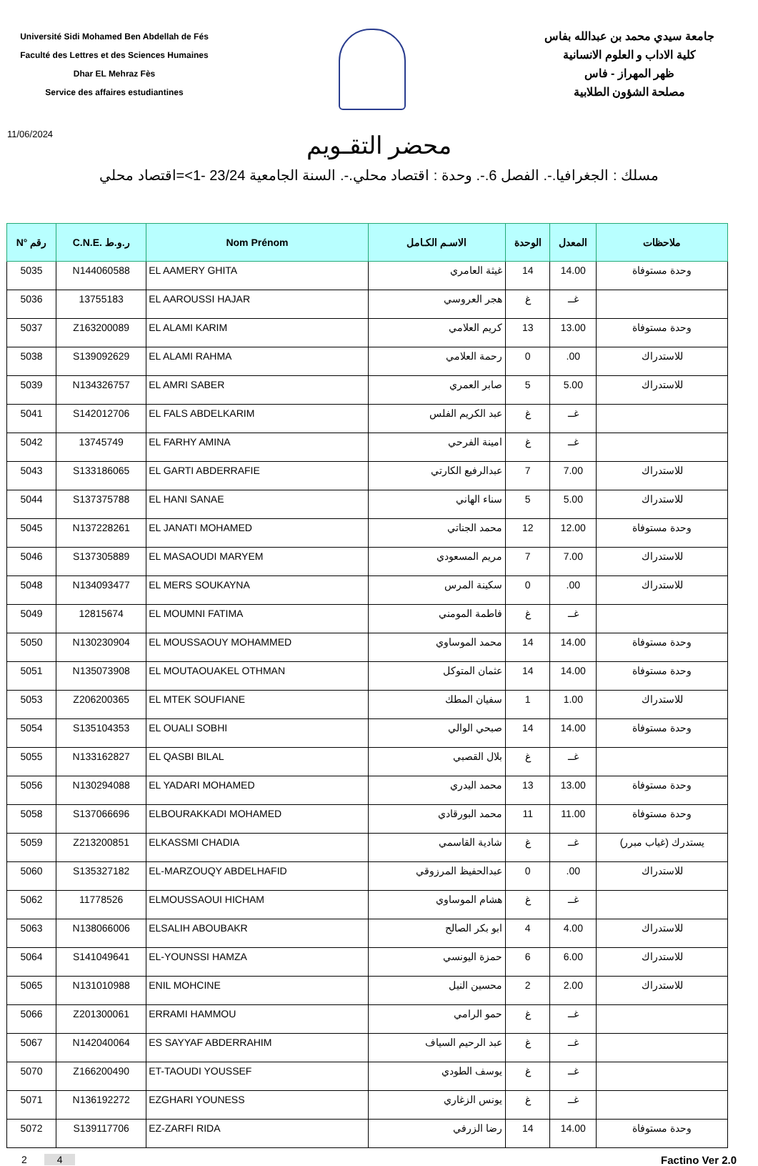Université Sidi Mohamed Ben Abdellah de Fés
Faculté des Lettres et des Sciences Humaines
Dhar EL Mehraz Fès
Service des affaires estudiantines
جامعة سيدي محمد بن عبدالله بفاس
كلية الاداب و العلوم الانسانية
ظهر المهراز - فاس
مصلحة الشؤون الطلابية
11/06/2024
محضر التقـويم
مسلك : الجغرافيا.-. الفصل 6.-. وحدة : اقتصاد محلي.-. السنة الجامعية 23/24 -1>=اقتصاد محلي
| N° رقم | C.N.E. ر.و.ط | Nom Prénom | الاسـم الكـامل | الوحدة | المعدل | ملاحظات |
| --- | --- | --- | --- | --- | --- | --- |
| 5035 | N144060588 | EL AAMERY GHITA | غيثة العامري | 14 | 14.00 | وحدة مستوفاة |
| 5036 | 13755183 | EL AAROUSSI HAJAR | هجر العروسي | غ | غــ | |
| 5037 | Z163200089 | EL ALAMI KARIM | كريم العلامي | 13 | 13.00 | وحدة مستوفاة |
| 5038 | S139092629 | EL ALAMI RAHMA | رحمة العلامي | 0 | .00 | للاستدراك |
| 5039 | N134326757 | EL AMRI SABER | صابر العمري | 5 | 5.00 | للاستدراك |
| 5041 | S142012706 | EL FALS ABDELKARIM | عبد الكريم الفلس | غ | غــ | |
| 5042 | 13745749 | EL FARHY AMINA | امينة الفرحي | غ | غــ | |
| 5043 | S133186065 | EL GARTI ABDERRAFIE | عبدالرفيع الكارتي | 7 | 7.00 | للاستدراك |
| 5044 | S137375788 | EL HANI SANAE | سناء الهاني | 5 | 5.00 | للاستدراك |
| 5045 | N137228261 | EL JANATI MOHAMED | محمد الجناتي | 12 | 12.00 | وحدة مستوفاة |
| 5046 | S137305889 | EL MASAOUDI MARYEM | مريم المسعودي | 7 | 7.00 | للاستدراك |
| 5048 | N134093477 | EL MERS SOUKAYNA | سكينة المرس | 0 | .00 | للاستدراك |
| 5049 | 12815674 | EL MOUMNI FATIMA | فاطمة المومني | غ | غــ | |
| 5050 | N130230904 | EL MOUSSAOUY MOHAMMED | محمد الموساوي | 14 | 14.00 | وحدة مستوفاة |
| 5051 | N135073908 | EL MOUTAOUAKEL OTHMAN | عثمان المتوكل | 14 | 14.00 | وحدة مستوفاة |
| 5053 | Z206200365 | EL MTEK SOUFIANE | سفيان المطك | 1 | 1.00 | للاستدراك |
| 5054 | S135104353 | EL OUALI SOBHI | صبحي الوالي | 14 | 14.00 | وحدة مستوفاة |
| 5055 | N133162827 | EL QASBI BILAL | بلال القصبي | غ | غــ | |
| 5056 | N130294088 | EL YADARI MOHAMED | محمد اليدري | 13 | 13.00 | وحدة مستوفاة |
| 5058 | S137066696 | ELBOURAKKADI MOHAMED | محمد البورقادي | 11 | 11.00 | وحدة مستوفاة |
| 5059 | Z213200851 | ELKASSMI CHADIA | شادية القاسمي | غ | غــ | يستدرك (غياب مبرر) |
| 5060 | S135327182 | EL-MARZOUQY ABDELHAFID | عبدالحفيظ المرزوقي | 0 | .00 | للاستدراك |
| 5062 | 11778526 | ELMOUSSAOUI HICHAM | هشام الموساوي | غ | غــ | |
| 5063 | N138066006 | ELSALIH ABOUBAKR | ابو بكر الصالح | 4 | 4.00 | للاستدراك |
| 5064 | S141049641 | EL-YOUNSSI HAMZA | حمزة اليونسي | 6 | 6.00 | للاستدراك |
| 5065 | N131010988 | ENIL MOHCINE | محسين النيل | 2 | 2.00 | للاستدراك |
| 5066 | Z201300061 | ERRAMI HAMMOU | حمو الرامي | غ | غــ | |
| 5067 | N142040064 | ES SAYYAF ABDERRAHIM | عبد الرحيم السياف | غ | غــ | |
| 5070 | Z166200490 | ET-TAOUDI YOUSSEF | يوسف الطودي | غ | غــ | |
| 5071 | N136192272 | EZGHARI YOUNESS | يونس الزغاري | غ | غــ | |
| 5072 | S139117706 | EZ-ZARFI RIDA | رضا الزرفي | 14 | 14.00 | وحدة مستوفاة |
2 4 Factino Ver 2.0